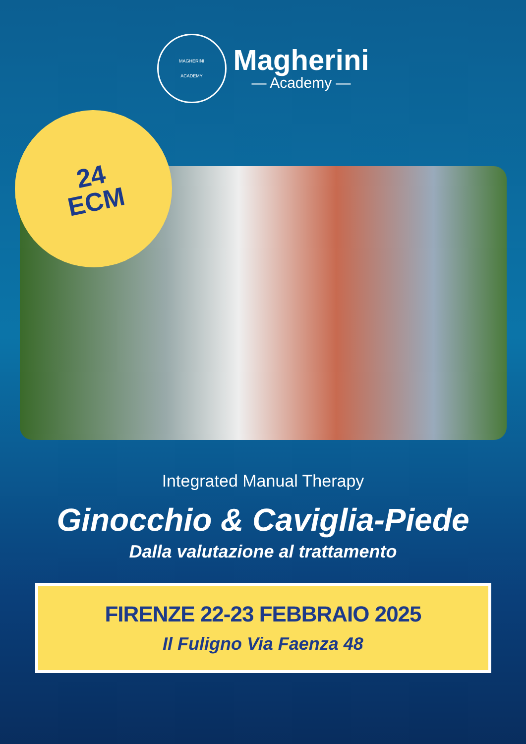MAGHERINI
ACADEMY
Magherini
— Academy —
24
ECM
Integrated Manual Therapy
Ginocchio & Caviglia-Piede
Dalla valutazione al trattamento
FIRENZE 22-23 FEBBRAIO 2025
Il Fuligno Via Faenza 48